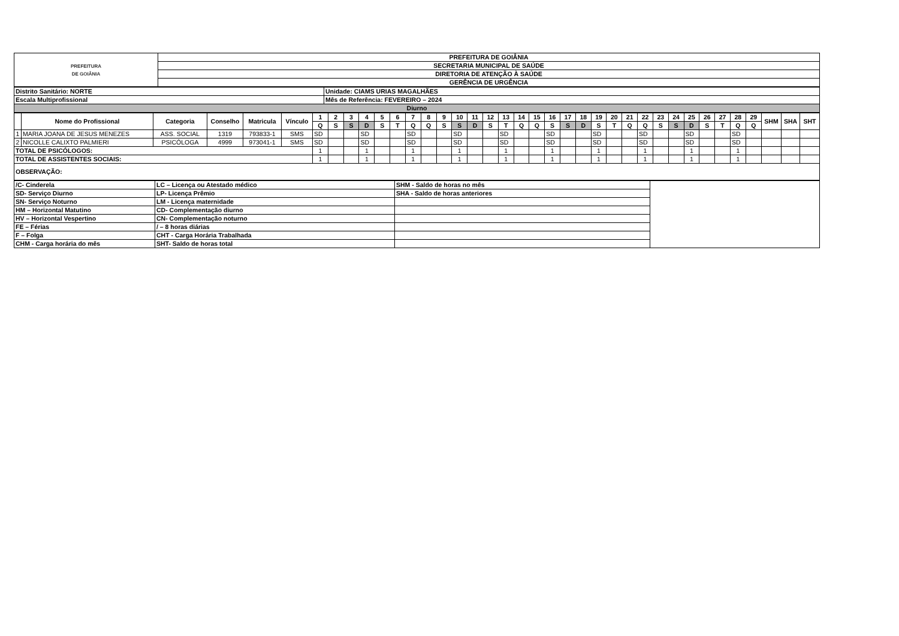| PREFEITURA DE GOIÂNIA | PREFEITURA DE GOIÂNIA |
| | SECRETARIA MUNICIPAL DE SAÚDE |
| | DIRETORIA DE ATENÇÃO À SAÚDE |
| | GERÊNCIA DE URGÊNCIA |
| Distrito Sanitário: NORTE | Unidade: CIAMS URIAS MAGALHÃES |
| Escala Multiprofissional | Mês de Referência: FEVEREIRO – 2024 |
| Diurno | |
| | Nome do Profissional | Categoria | Conselho | Matricula | Vínculo | 1 | 2 | 3 | 4 | 5 | 6 | 7 | 8 | 9 | 10 | 11 | 12 | 13 | 14 | 15 | 16 | 17 | 18 | 19 | 20 | 21 | 22 | 23 | 24 | 25 | 26 | 27 | 28 | 29 | SHM | SHA | SHT |
| --- | --- | --- | --- | --- | --- | --- | --- | --- | --- | --- | --- | --- | --- | --- | --- | --- | --- | --- | --- | --- | --- | --- | --- | --- | --- | --- | --- | --- | --- | --- | --- | --- | --- | --- | --- | --- | --- |
| | | | | | | Q | S | S | D | S | T | Q | Q | S | S | D | S | T | Q | Q | S | S | D | S | T | Q | Q | S | S | D | S | T | Q | Q | | | |
| 1 | MARIA JOANA DE JESUS MENEZES | ASS. SOCIAL | 1319 | 793833-1 | SMS | SD | | | SD | | | SD | | | SD | | | SD | | | SD | | | SD | | | SD | | | SD | | | SD | | | | |
| 2 | NICOLLE CALIXTO PALMIERI | PSICÓLOGA | 4999 | 973041-1 | SMS | SD | | | SD | | | SD | | | SD | | | SD | | | SD | | | SD | | | SD | | | SD | | | SD | | | | |
| TOTAL DE PSICÓLOGOS: | | | | | | 1 | | | 1 | | | 1 | | | 1 | | | 1 | | | 1 | | | 1 | | | 1 | | | 1 | | | 1 | | | | |
| TOTAL DE ASSISTENTES SOCIAIS: | | | | | | 1 | | | 1 | | | 1 | | | 1 | | | 1 | | | 1 | | | 1 | | | 1 | | | 1 | | | 1 | | | | |
| OBSERVAÇÃO: | | | | | | | | | | | | | | | | | | | | | | | | | | | | | | | | | | | | | |
| /C- Cinderela | LC – Licença ou Atestado médico | SHM - Saldo de horas no mês | |
| SD- Serviço Diurno | LP- Licença Prêmio | SHA - Saldo de horas anteriores | |
| SN- Serviço Noturno | LM - Licença maternidade | | |
| HM – Horizontal Matutino | CD- Complementação diurno | | |
| HV – Horizontal Vespertino | CN- Complementação noturno | | |
| FE – Férias | / – 8 horas diárias | | |
| F – Folga | CHT - Carga Horária Trabalhada | | |
| CHM - Carga horária do mês | SHT- Saldo de horas total | | |